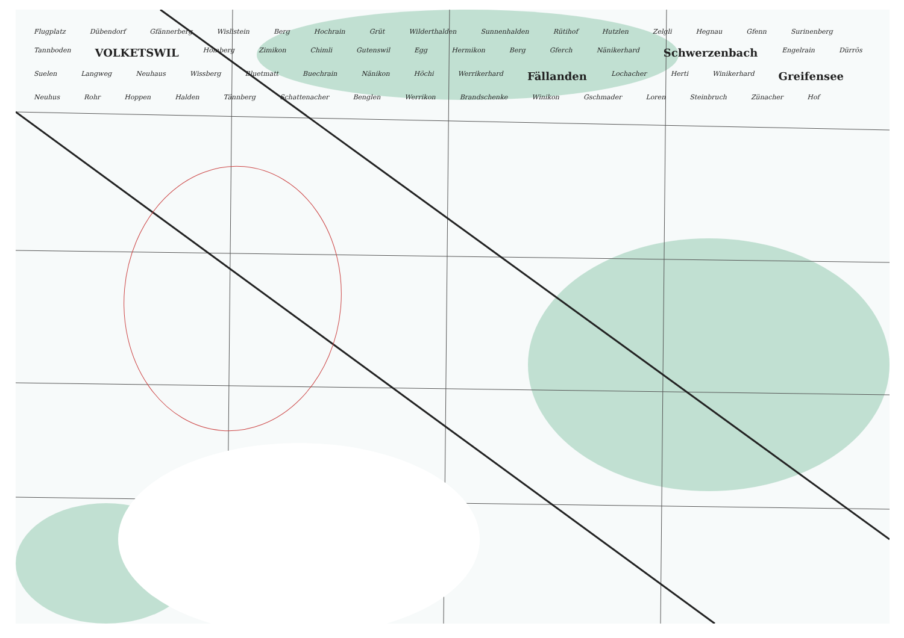Flugplatz Dübendorf Gfännerberg Wislistein Berg Hochrain Grüt Wilderthalden Sunnenhalden Rütihof Hutzlen Zelgli Hegnau Gfenn Surinenberg Tannboden VOLKETSWIL Homberg Zimikon Chimli Gutenswil Egg Hermikon Berg Gferch Nänikerhard Schwerzenbach Engelrain Dürrös Suelen Langweg Neuhaus Wissberg Bluetmatt Buechrain Nänikon Höchi Werrikerhard Fällanden Lochacher Herti Winikerhard Greifensee Neuhus Rohr Hoppen Halden Tännberg Schattenacher Benglen Werrikon Brandschenke Winikon Gschmader Loren Steinbruch Zünacher Hof